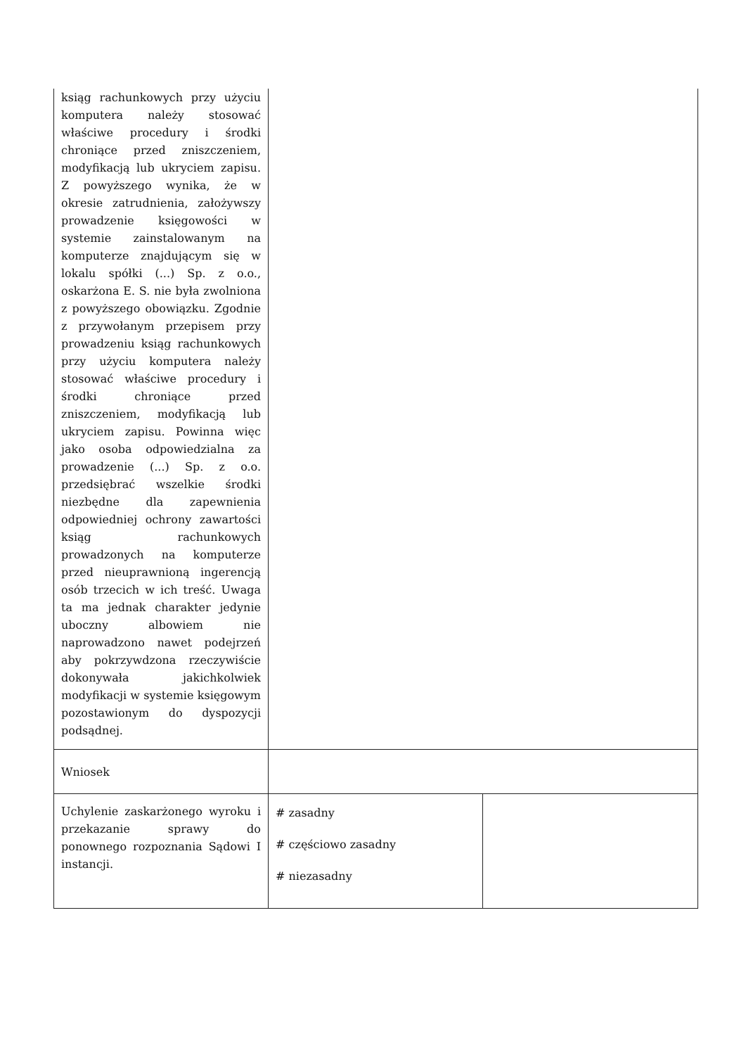| ksiąg rachunkowych przy użyciu komputera należy stosować właściwe procedury i środki chroniące przed zniszczeniem, modyfikacją lub ukryciem zapisu. Z powyższego wynika, że w okresie zatrudnienia, założywszy prowadzenie księgowości w systemie zainstalowanym na komputerze znajdującym się w lokalu spółki (...) Sp. z o.o., oskarżona E. S. nie była zwolniona z powyższego obowiązku. Zgodnie z przywołanym przepisem przy prowadzeniu ksiąg rachunkowych przy użyciu komputera należy stosować właściwe procedury i środki chroniące przed zniszczeniem, modyfikacją lub ukryciem zapisu. Powinna więc jako osoba odpowiedzialna za prowadzenie (...) Sp. z o.o. przedsiębrać wszelkie środki niezbędne dla zapewnienia odpowiedniej ochrony zawartości ksiąg rachunkowych prowadzonych na komputerze przed nieuprawnioną ingerencją osób trzecich w ich treść. Uwaga ta ma jednak charakter jedynie uboczny albowiem nie naprowadzono nawet podejrzeń aby pokrzywdzona rzeczywiście dokonywała jakichkolwiek modyfikacji w systemie księgowym pozostawionym do dyspozycji podsądnej. | | |
| Wniosek | | |
| Uchylenie zaskarżonego wyroku i przekazanie sprawy do ponownego rozpoznania Sądowi I instancji. | # zasadny # częściowo zasadny # niezasadny | |